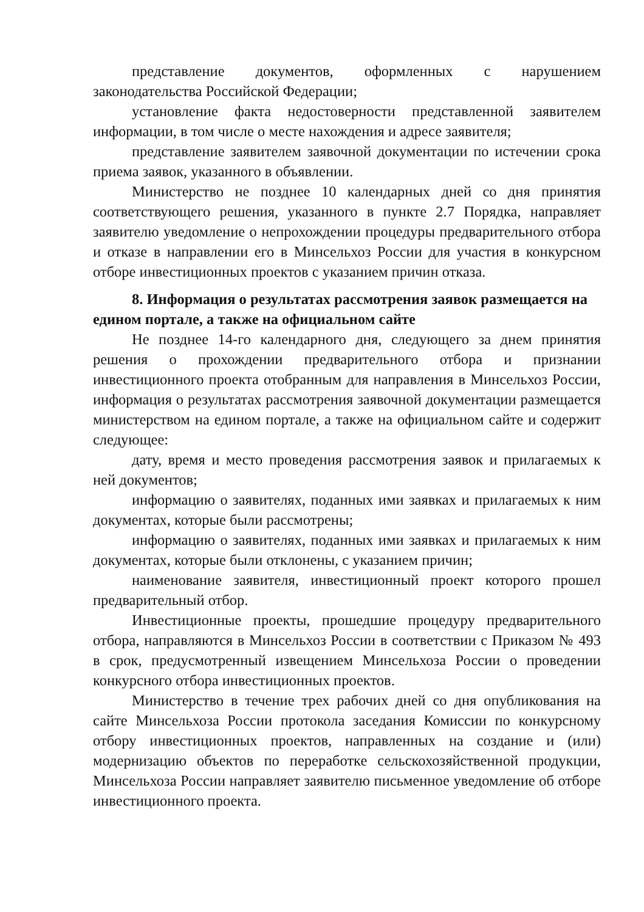представление документов, оформленных с нарушением законодательства Российской Федерации;
установление факта недостоверности представленной заявителем информации, в том числе о месте нахождения и адресе заявителя;
представление заявителем заявочной документации по истечении срока приема заявок, указанного в объявлении.
Министерство не позднее 10 календарных дней со дня принятия соответствующего решения, указанного в пункте 2.7 Порядка, направляет заявителю уведомление о непрохождении процедуры предварительного отбора и отказе в направлении его в Минсельхоз России для участия в конкурсном отборе инвестиционных проектов с указанием причин отказа.
8. Информация о результатах рассмотрения заявок размещается на едином портале, а также на официальном сайте
Не позднее 14-го календарного дня, следующего за днем принятия решения о прохождении предварительного отбора и признании инвестиционного проекта отобранным для направления в Минсельхоз России, информация о результатах рассмотрения заявочной документации размещается министерством на едином портале, а также на официальном сайте и содержит следующее:
дату, время и место проведения рассмотрения заявок и прилагаемых к ней документов;
информацию о заявителях, поданных ими заявках и прилагаемых к ним документах, которые были рассмотрены;
информацию о заявителях, поданных ими заявках и прилагаемых к ним документах, которые были отклонены, с указанием причин;
наименование заявителя, инвестиционный проект которого прошел предварительный отбор.
Инвестиционные проекты, прошедшие процедуру предварительного отбора, направляются в Минсельхоз России в соответствии с Приказом № 493 в срок, предусмотренный извещением Минсельхоза России о проведении конкурсного отбора инвестиционных проектов.
Министерство в течение трех рабочих дней со дня опубликования на сайте Минсельхоза России протокола заседания Комиссии по конкурсному отбору инвестиционных проектов, направленных на создание и (или) модернизацию объектов по переработке сельскохозяйственной продукции, Минсельхоза России направляет заявителю письменное уведомление об отборе инвестиционного проекта.